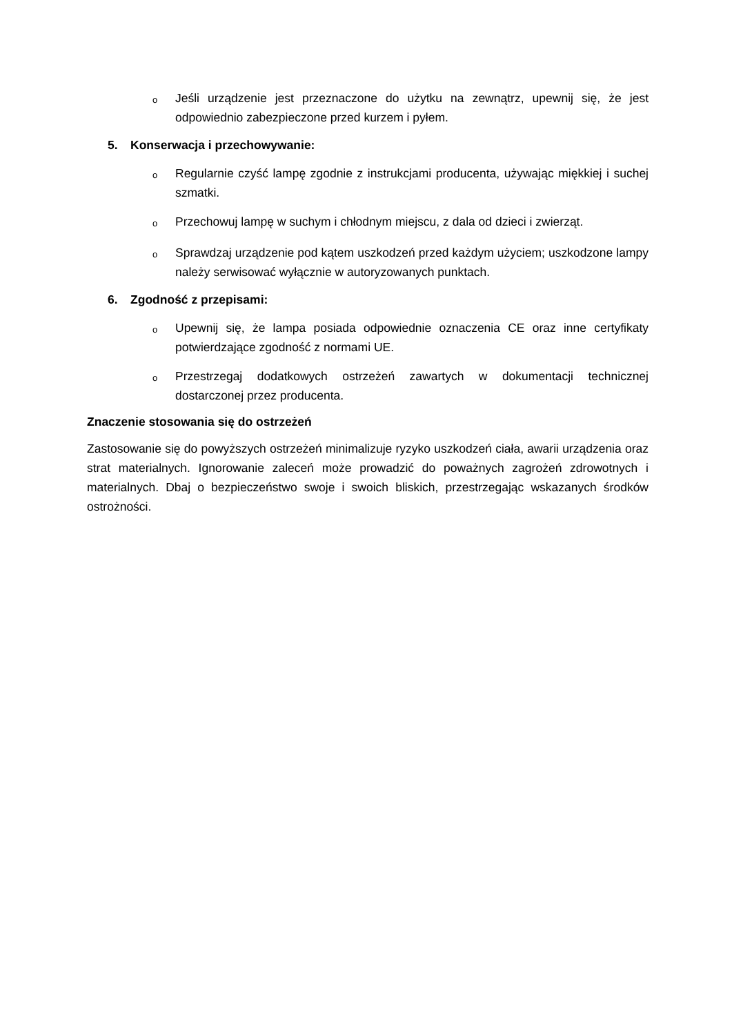o Jeśli urządzenie jest przeznaczone do użytku na zewnątrz, upewnij się, że jest odpowiednio zabezpieczone przed kurzem i pyłem.
5. Konserwacja i przechowywanie:
o Regularnie czyść lampę zgodnie z instrukcjami producenta, używając miękkiej i suchej szmatki.
o Przechowuj lampę w suchym i chłodnym miejscu, z dala od dzieci i zwierząt.
o Sprawdzaj urządzenie pod kątem uszkodzeń przed każdym użyciem; uszkodzone lampy należy serwisować wyłącznie w autoryzowanych punktach.
6. Zgodność z przepisami:
o Upewnij się, że lampa posiada odpowiednie oznaczenia CE oraz inne certyfikaty potwierdzające zgodność z normami UE.
o Przestrzegaj dodatkowych ostrzeżeń zawartych w dokumentacji technicznej dostarczonej przez producenta.
Znaczenie stosowania się do ostrzeżeń
Zastosowanie się do powyższych ostrzeżeń minimalizuje ryzyko uszkodzeń ciała, awarii urządzenia oraz strat materialnych. Ignorowanie zaleceń może prowadzić do poważnych zagrożeń zdrowotnych i materialnych. Dbaj o bezpieczeństwo swoje i swoich bliskich, przestrzegając wskazanych środków ostrożności.